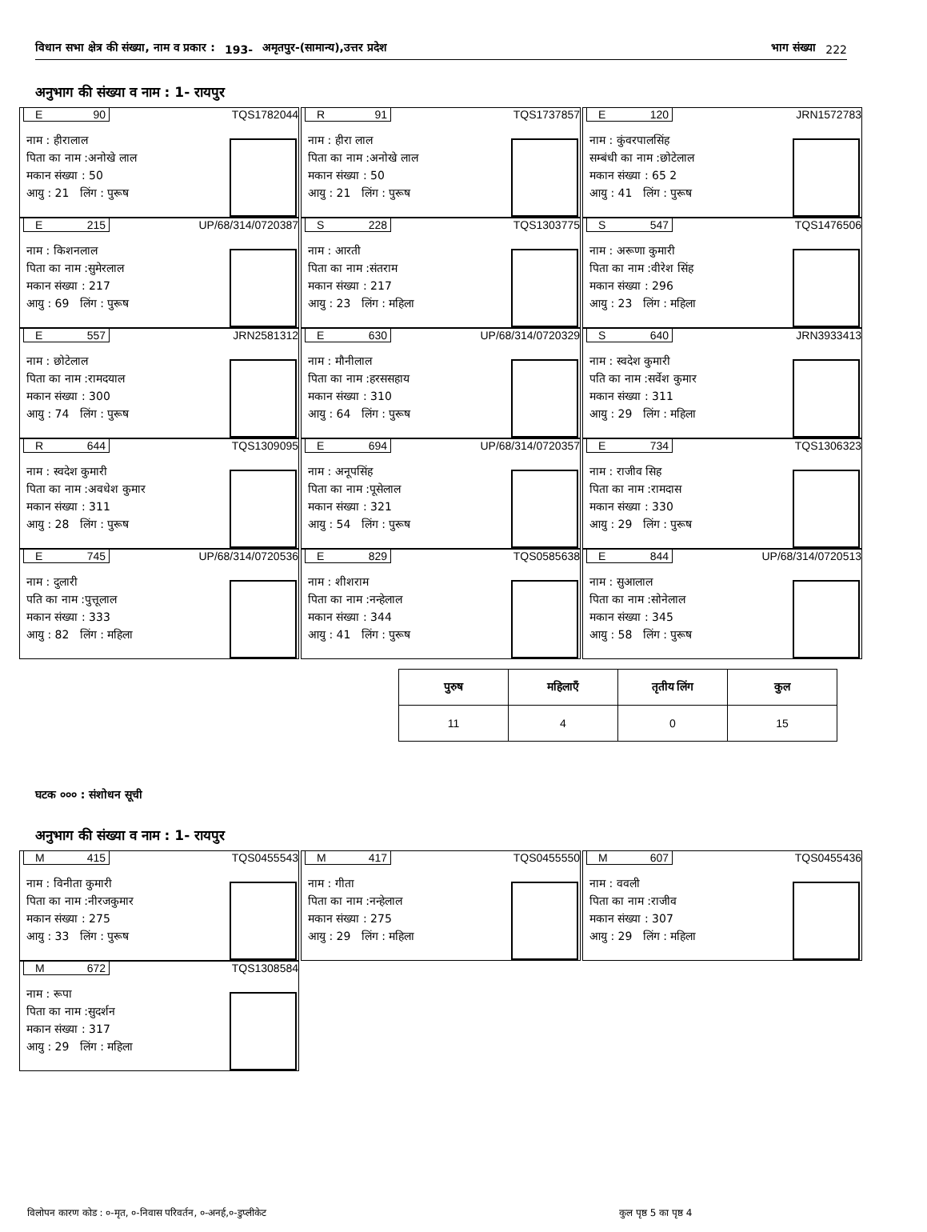विधान सभा क्षेत्र की संख्या, नाम व प्रकार : 193- अमृतपुर-(सामान्य),उत्तर प्रदेश भाग संख्या 222
अनुभाग की संख्या व नाम : 1- रायपुर
E 90 TQS1782044
नाम : हीरालाल
पिता का नाम :अनोखे लाल
मकान संख्या : 50
आयु : 21 लिंग : पुरूष
R 91 TQS1737857
नाम : हीरा लाल
पिता का नाम :अनोखे लाल
मकान संख्या : 50
आयु : 21 लिंग : पुरूष
E 120 JRN1572783
नाम : कुंवरपालसिंह
सम्बंधी का नाम :छोटेलाल
मकान संख्या : 65 2
आयु : 41 लिंग : पुरूष
E 215 UP/68/314/0720387
नाम : किशनलाल
पिता का नाम :सुमेरलाल
मकान संख्या : 217
आयु : 69 लिंग : पुरूष
S 228 TQS1303775
नाम : आरती
पिता का नाम :संतराम
मकान संख्या : 217
आयु : 23 लिंग : महिला
S 547 TQS1476506
नाम : अरूणा कुमारी
पिता का नाम :वीरेश सिंह
मकान संख्या : 296
आयु : 23 लिंग : महिला
E 557 JRN2581312
नाम : छोटेलाल
पिता का नाम :रामदयाल
मकान संख्या : 300
आयु : 74 लिंग : पुरूष
E 630 UP/68/314/0720329
नाम : मौनीलाल
पिता का नाम :हरससहाय
मकान संख्या : 310
आयु : 64 लिंग : पुरूष
S 640 JRN3933413
नाम : स्वदेश कुमारी
पति का नाम :सर्वेश कुमार
मकान संख्या : 311
आयु : 29 लिंग : महिला
R 644 TQS1309095
नाम : स्वदेश कुमारी
पिता का नाम :अवधेश कुमार
मकान संख्या : 311
आयु : 28 लिंग : पुरूष
E 694 UP/68/314/0720357
नाम : अनूपसिंह
पिता का नाम :पूसेलाल
मकान संख्या : 321
आयु : 54 लिंग : पुरूष
E 734 TQS1306323
नाम : राजीव सिह
पिता का नाम :रामदास
मकान संख्या : 330
आयु : 29 लिंग : पुरूष
E 745 UP/68/314/0720536
नाम : दुलारी
पति का नाम :पुत्तूलाल
मकान संख्या : 333
आयु : 82 लिंग : महिला
E 829 TQS0585638
नाम : शीशराम
पिता का नाम :नन्हेलाल
मकान संख्या : 344
आयु : 41 लिंग : पुरूष
E 844 UP/68/314/0720513
नाम : सुआलाल
पिता का नाम :सोनेलाल
मकान संख्या : 345
आयु : 58 लिंग : पुरूष
| पुरुष | महिलाएँ | तृतीय लिंग | कुल |
| --- | --- | --- | --- |
| 11 | 4 | 0 | 15 |
घटक ००० : संशोधन सूची
अनुभाग की संख्या व नाम : 1- रायपुर
M 415 TQS0455543
नाम : विनीता कुमारी
पिता का नाम :नीरजकुमार
मकान संख्या : 275
आयु : 33 लिंग : पुरूष
M 417 TQS0455550
नाम : गीता
पिता का नाम :नन्हेलाल
मकान संख्या : 275
आयु : 29 लिंग : महिला
M 607 TQS0455436
नाम : ववली
पिता का नाम :राजीव
मकान संख्या : 307
आयु : 29 लिंग : महिला
M 672 TQS1308584
नाम : रूपा
पिता का नाम :सुदर्शन
मकान संख्या : 317
आयु : 29 लिंग : महिला
विलोपन कारण कोड : ०-मृत, ०-निवास परिवर्तन, ०-अनर्ह,०-डुप्लीकेट कुल पृष्ठ 5 का पृष्ठ 4